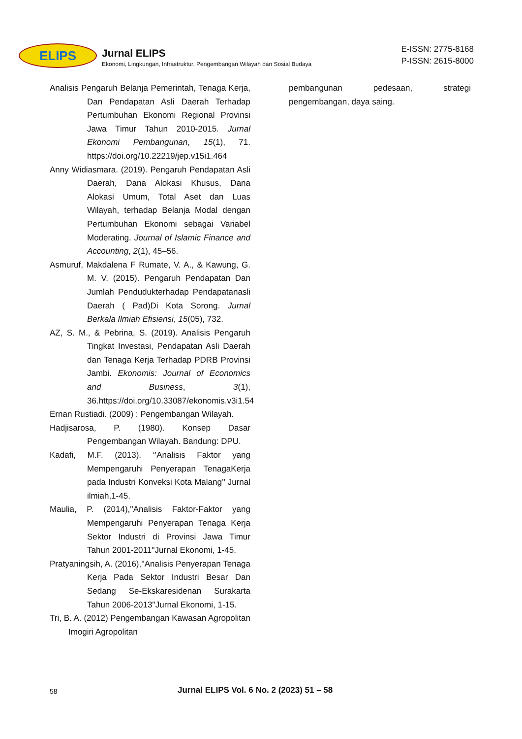ELIPS
Jurnal ELIPS
Ekonomi, Lingkungan, Infrastruktur, Pengembangan Wilayah dan Sosial Budaya
E-ISSN: 2775-8168
P-ISSN: 2615-8000
Analisis Pengaruh Belanja Pemerintah, Tenaga Kerja, Dan Pendapatan Asli Daerah Terhadap Pertumbuhan Ekonomi Regional Provinsi Jawa Timur Tahun 2010-2015. Jurnal Ekonomi Pembangunan, 15(1), 71. https://doi.org/10.22219/jep.v15i1.464
Anny Widiasmara. (2019). Pengaruh Pendapatan Asli Daerah, Dana Alokasi Khusus, Dana Alokasi Umum, Total Aset dan Luas Wilayah, terhadap Belanja Modal dengan Pertumbuhan Ekonomi sebagai Variabel Moderating. Journal of Islamic Finance and Accounting, 2(1), 45–56.
Asmuruf, Makdalena F Rumate, V. A., & Kawung, G. M. V. (2015). Pengaruh Pendapatan Dan Jumlah Pendudukterhadap Pendapatanasli Daerah ( Pad)Di Kota Sorong. Jurnal Berkala Ilmiah Efisiensi, 15(05), 732.
AZ, S. M., & Pebrina, S. (2019). Analisis Pengaruh Tingkat Investasi, Pendapatan Asli Daerah dan Tenaga Kerja Terhadap PDRB Provinsi Jambi. Ekonomis: Journal of Economics and Business, 3(1), 36.https://doi.org/10.33087/ekonomis.v3i1.54
Ernan Rustiadi. (2009) : Pengembangan Wilayah.
Hadjisarosa, P. (1980). Konsep Dasar Pengembangan Wilayah. Bandung: DPU.
Kadafi, M.F. (2013), ‘’Analisis Faktor yang Mempengaruhi Penyerapan TenagaKerja pada Industri Konveksi Kota Malang’’ Jurnal ilmiah,1-45.
Maulia, P. (2014),''Analisis Faktor-Faktor yang Mempengaruhi Penyerapan Tenaga Kerja Sektor Industri di Provinsi Jawa Timur Tahun 2001-2011''Jurnal Ekonomi, 1-45.
Pratyaningsih, A. (2016),''Analisis Penyerapan Tenaga Kerja Pada Sektor Industri Besar Dan Sedang Se-Ekskaresidenan Surakarta Tahun 2006-2013''Jurnal Ekonomi, 1-15.
Tri, B. A. (2012) Pengembangan Kawasan Agropolitan Imogiri Agropolitan
pembangunan pedesaan, strategi pengembangan, daya saing.
58 Jurnal ELIPS Vol. 6 No. 2 (2023) 51 – 58